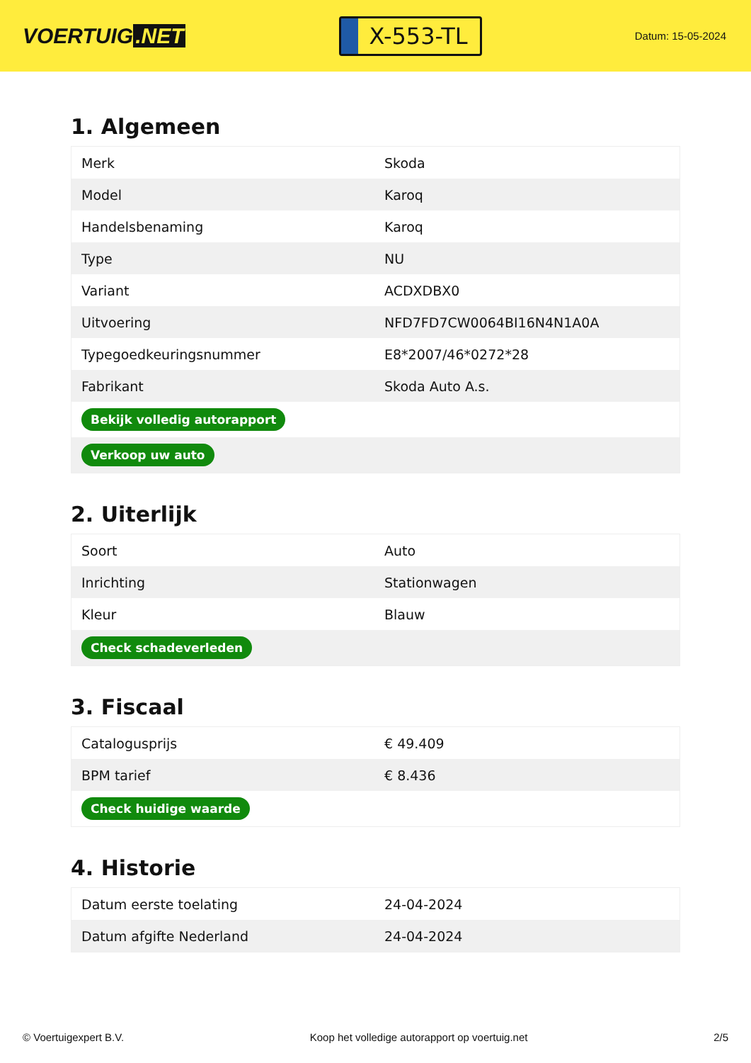VOERTUIG.NET
X-553-TL
Datum: 15-05-2024
1. Algemeen
| Merk | Skoda |
| Model | Karoq |
| Handelsbenaming | Karoq |
| Type | NU |
| Variant | ACDXDBX0 |
| Uitvoering | NFD7FD7CW0064BI16N4N1A0A |
| Typegoedkeuringsnummer | E8*2007/46*0272*28 |
| Fabrikant | Skoda Auto A.s. |
| Bekijk volledig autorapport | |
| Verkoop uw auto | |
2. Uiterlijk
| Soort | Auto |
| Inrichting | Stationwagen |
| Kleur | Blauw |
| Check schadeverleden | |
3. Fiscaal
| Catalogusprijs | € 49.409 |
| BPM tarief | € 8.436 |
| Check huidige waarde | |
4. Historie
| Datum eerste toelating | 24-04-2024 |
| Datum afgifte Nederland | 24-04-2024 |
© Voertuigexpert B.V. Koop het volledige autorapport op voertuig.net 2/5